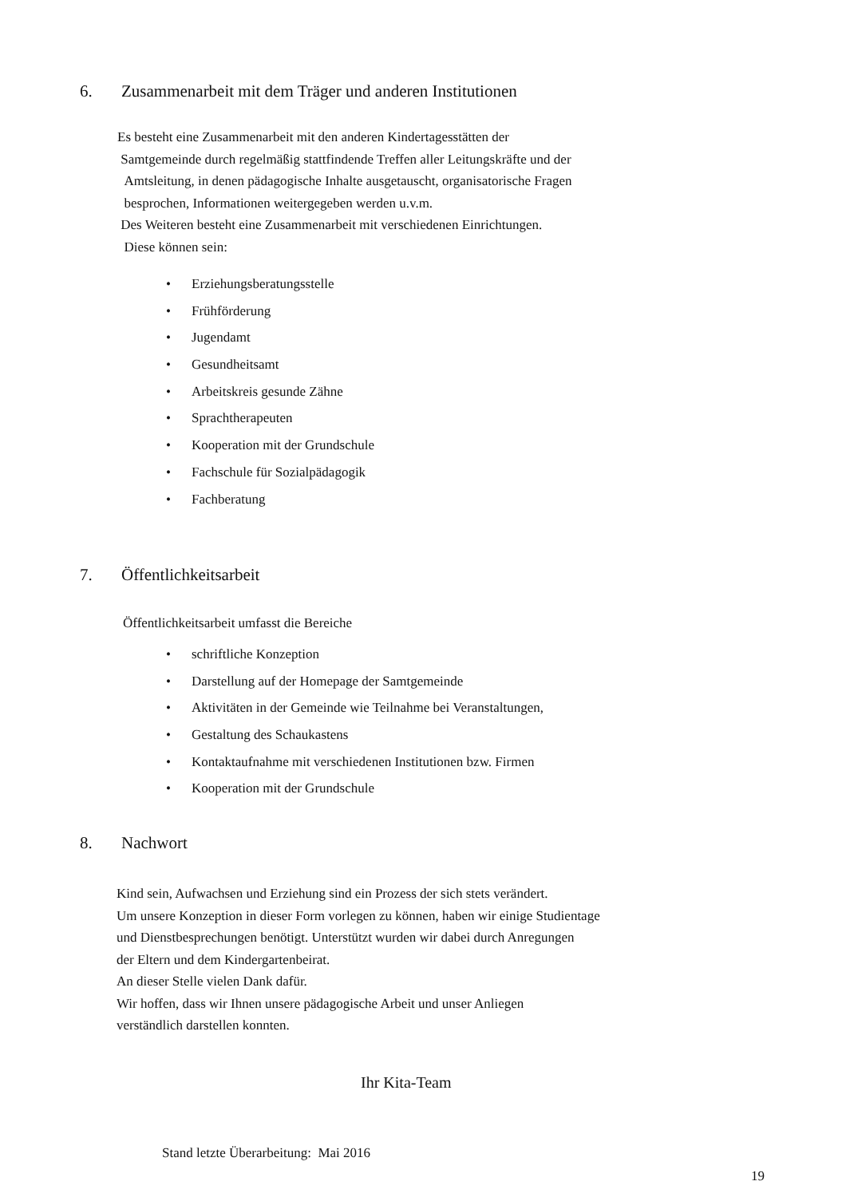6. Zusammenarbeit mit dem Träger und anderen Institutionen
Es besteht eine Zusammenarbeit mit den anderen Kindertagesstätten der
Samtgemeinde durch regelmäßig stattfindende Treffen aller Leitungskräfte und der
Amtsleitung, in denen pädagogische Inhalte ausgetauscht, organisatorische Fragen
besprochen, Informationen weitergegeben werden u.v.m.
Des Weiteren besteht eine Zusammenarbeit mit verschiedenen Einrichtungen.
Diese können sein:
Erziehungsberatungsstelle
Frühförderung
Jugendamt
Gesundheitsamt
Arbeitskreis gesunde Zähne
Sprachtherapeuten
Kooperation mit der Grundschule
Fachschule für Sozialpädagogik
Fachberatung
7. Öffentlichkeitsarbeit
Öffentlichkeitsarbeit umfasst die Bereiche
schriftliche Konzeption
Darstellung auf der Homepage der Samtgemeinde
Aktivitäten in der Gemeinde wie Teilnahme bei Veranstaltungen,
Gestaltung des Schaukastens
Kontaktaufnahme mit verschiedenen Institutionen bzw. Firmen
Kooperation mit der Grundschule
8. Nachwort
Kind sein, Aufwachsen und Erziehung sind ein Prozess der sich stets verändert.
Um unsere Konzeption in dieser Form vorlegen zu können, haben wir einige Studientage
und Dienstbesprechungen benötigt. Unterstützt wurden wir dabei durch Anregungen
der Eltern und dem Kindergartenbeirat.
An dieser Stelle vielen Dank dafür.
Wir hoffen, dass wir Ihnen unsere pädagogische Arbeit und unser Anliegen
verständlich darstellen konnten.
Ihr Kita-Team
Stand letzte Überarbeitung: Mai 2016
19